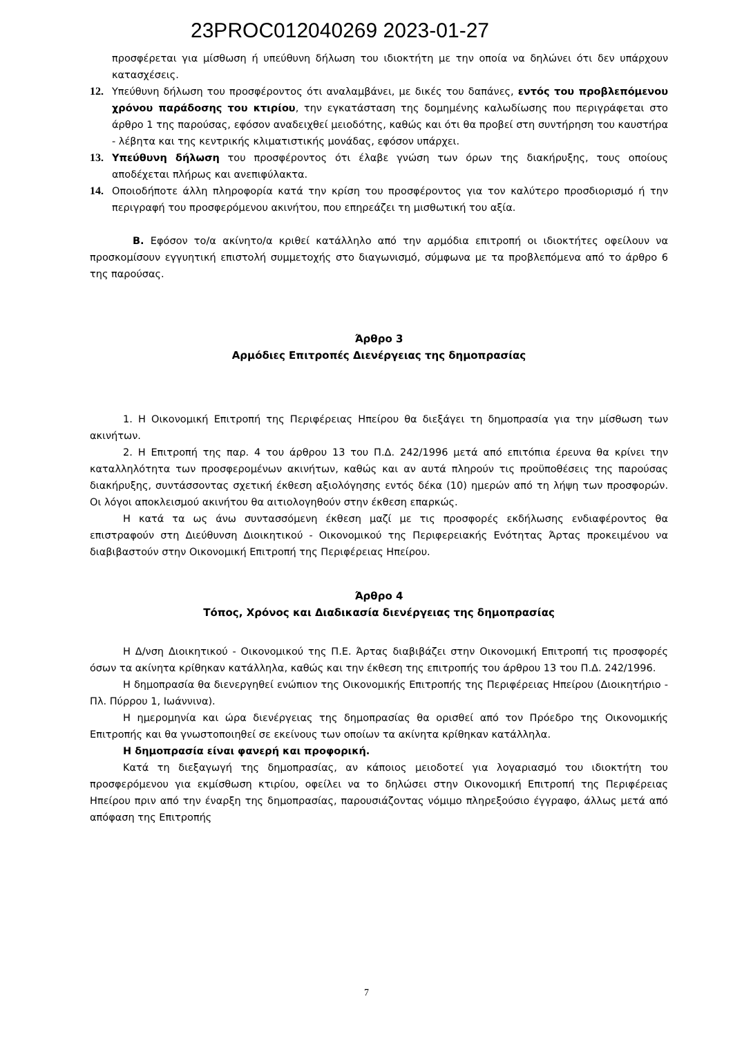23PROC012040269 2023-01-27
προσφέρεται για μίσθωση ή υπεύθυνη δήλωση του ιδιοκτήτη με την οποία να δηλώνει ότι δεν υπάρχουν κατασχέσεις.
12. Υπεύθυνη δήλωση του προσφέροντος ότι αναλαμβάνει, με δικές του δαπάνες, εντός του προβλεπόμενου χρόνου παράδοσης του κτιρίου, την εγκατάσταση της δομημένης καλωδίωσης που περιγράφεται στο άρθρο 1 της παρούσας, εφόσον αναδειχθεί μειοδότης, καθώς και ότι θα προβεί στη συντήρηση του καυστήρα - λέβητα και της κεντρικής κλιματιστικής μονάδας, εφόσον υπάρχει.
13. Υπεύθυνη δήλωση του προσφέροντος ότι έλαβε γνώση των όρων της διακήρυξης, τους οποίους αποδέχεται πλήρως και ανεπιφύλακτα.
14. Οποιοδήποτε άλλη πληροφορία κατά την κρίση του προσφέροντος για τον καλύτερο προσδιορισμό ή την περιγραφή του προσφερόμενου ακινήτου, που επηρεάζει τη μισθωτική του αξία.
Β. Εφόσον το/α ακίνητο/α κριθεί κατάλληλο από την αρμόδια επιτροπή οι ιδιοκτήτες οφείλουν να προσκομίσουν εγγυητική επιστολή συμμετοχής στο διαγωνισμό, σύμφωνα με τα προβλεπόμενα από το άρθρο 6 της παρούσας.
Άρθρο 3
Αρμόδιες Επιτροπές Διενέργειας της δημοπρασίας
1. Η Οικονομική Επιτροπή της Περιφέρειας Ηπείρου θα διεξάγει τη δημοπρασία για την μίσθωση των ακινήτων.
2. Η Επιτροπή της παρ. 4 του άρθρου 13 του Π.Δ. 242/1996 μετά από επιτόπια έρευνα θα κρίνει την καταλληλότητα των προσφερομένων ακινήτων, καθώς και αν αυτά πληρούν τις προϋποθέσεις της παρούσας διακήρυξης, συντάσσοντας σχετική έκθεση αξιολόγησης εντός δέκα (10) ημερών από τη λήψη των προσφορών. Οι λόγοι αποκλεισμού ακινήτου θα αιτιολογηθούν στην έκθεση επαρκώς.
Η κατά τα ως άνω συντασσόμενη έκθεση μαζί με τις προσφορές εκδήλωσης ενδιαφέροντος θα επιστραφούν στη Διεύθυνση Διοικητικού - Οικονομικού της Περιφερειακής Ενότητας Άρτας προκειμένου να διαβιβαστούν στην Οικονομική Επιτροπή της Περιφέρειας Ηπείρου.
Άρθρο 4
Τόπος, Χρόνος και Διαδικασία διενέργειας της δημοπρασίας
Η Δ/νση Διοικητικού - Οικονομικού της Π.Ε. Άρτας διαβιβάζει στην Οικονομική Επιτροπή τις προσφορές όσων τα ακίνητα κρίθηκαν κατάλληλα, καθώς και την έκθεση της επιτροπής του άρθρου 13 του Π.Δ. 242/1996.
Η δημοπρασία θα διενεργηθεί ενώπιον της Οικονομικής Επιτροπής της Περιφέρειας Ηπείρου (Διοικητήριο - Πλ. Πύρρου 1, Ιωάννινα).
Η ημερομηνία και ώρα διενέργειας της δημοπρασίας θα ορισθεί από τον Πρόεδρο της Οικονομικής Επιτροπής και θα γνωστοποιηθεί σε εκείνους των οποίων τα ακίνητα κρίθηκαν κατάλληλα.
Η δημοπρασία είναι φανερή και προφορική.
Κατά τη διεξαγωγή της δημοπρασίας, αν κάποιος μειοδοτεί για λογαριασμό του ιδιοκτήτη του προσφερόμενου για εκμίσθωση κτιρίου, οφείλει να το δηλώσει στην Οικονομική Επιτροπή της Περιφέρειας Ηπείρου πριν από την έναρξη της δημοπρασίας, παρουσιάζοντας νόμιμο πληρεξούσιο έγγραφο, άλλως μετά από απόφαση της Επιτροπής
7